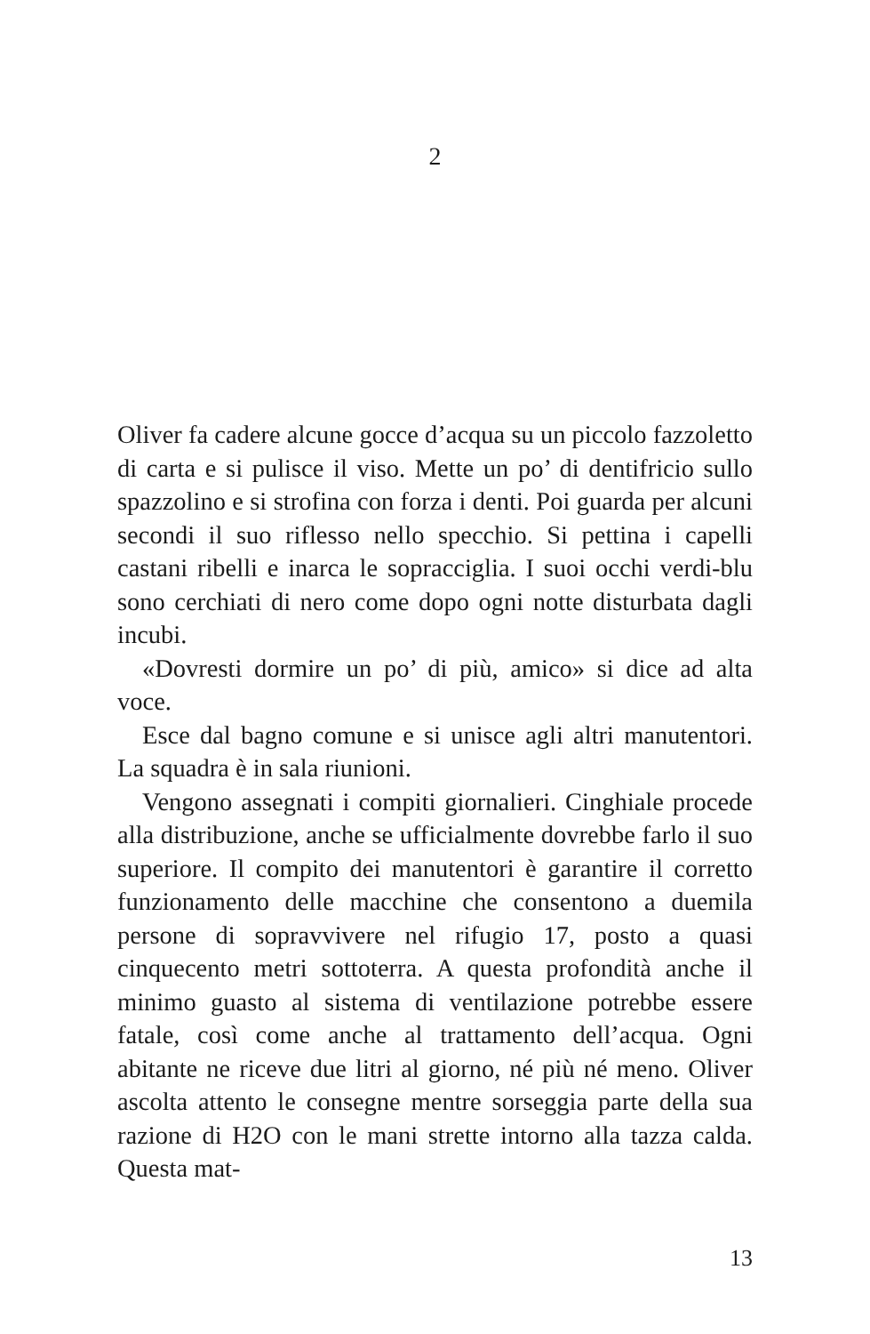2
Oliver fa cadere alcune gocce d’acqua su un piccolo faz­zoletto di carta e si pulisce il viso. Mette un po’ di denti­fricio sullo spazzolino e si strofina con forza i denti. Poi guarda per alcuni secondi il suo riflesso nello specchio. Si pettina i capelli castani ribelli e inarca le sopracciglia. I suoi occhi verdi-blu sono cerchiati di nero come dopo ogni notte disturbata dagli incubi.
«Dovresti dormire un po’ di più, amico» si dice ad alta voce.
Esce dal bagno comune e si unisce agli altri manuten­tori. La squadra è in sala riunioni.
Vengono assegnati i compiti giornalieri. Cinghiale procede alla distribuzione, anche se ufficialmente do­vrebbe farlo il suo superiore. Il compito dei manutento­ri è garantire il corretto funzionamento delle macchine che consentono a duemila persone di sopravvivere nel rifugio 17, posto a quasi cinquecento metri sottoterra. A questa profondità anche il minimo guasto al sistema di ventilazione potrebbe essere fatale, così come anche al trattamento dell’acqua. Ogni abitante ne riceve due litri al giorno, né più né meno. Oliver ascolta attento le con­segne mentre sorseggia parte della sua razione di H2O con le mani strette intorno alla tazza calda. Questa mat-
13